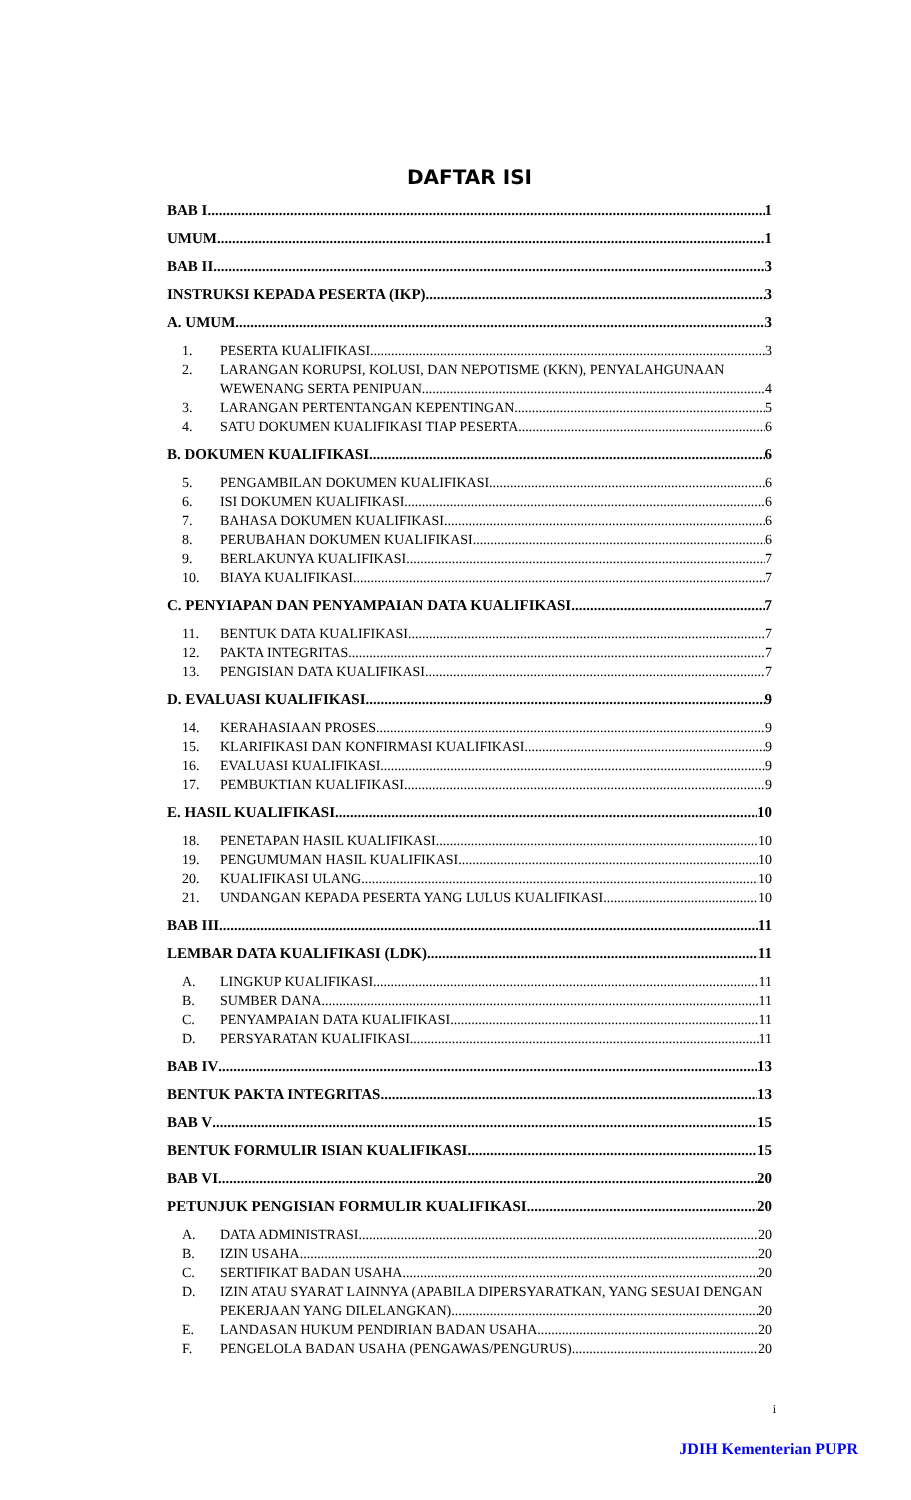DAFTAR ISI
BAB I 1
UMUM 1
BAB II 3
INSTRUKSI KEPADA PESERTA (IKP) 3
A. UMUM 3
1. PESERTA KUALIFIKASI 3
2. LARANGAN KORUPSI, KOLUSI, DAN NEPOTISME (KKN), PENYALAHGUNAAN
WEWENANG SERTA PENIPUAN 4
3. LARANGAN PERTENTANGAN KEPENTINGAN 5
4. SATU DOKUMEN KUALIFIKASI TIAP PESERTA 6
B. DOKUMEN KUALIFIKASI 6
5. PENGAMBILAN DOKUMEN KUALIFIKASI 6
6. ISI DOKUMEN KUALIFIKASI 6
7. BAHASA DOKUMEN KUALIFIKASI 6
8. PERUBAHAN DOKUMEN KUALIFIKASI 6
9. BERLAKUNYA KUALIFIKASI 7
10. BIAYA KUALIFIKASI 7
C. PENYIAPAN DAN PENYAMPAIAN DATA KUALIFIKASI 7
11. BENTUK DATA KUALIFIKASI 7
12. PAKTA INTEGRITAS 7
13. PENGISIAN DATA KUALIFIKASI 7
D. EVALUASI KUALIFIKASI 9
14. KERAHASIAAN PROSES 9
15. KLARIFIKASI DAN KONFIRMASI KUALIFIKASI 9
16. EVALUASI KUALIFIKASI 9
17. PEMBUKTIAN KUALIFIKASI 9
E. HASIL KUALIFIKASI 10
18. PENETAPAN HASIL KUALIFIKASI 10
19. PENGUMUMAN HASIL KUALIFIKASI 10
20. KUALIFIKASI ULANG 10
21. UNDANGAN KEPADA PESERTA YANG LULUS KUALIFIKASI 10
BAB III 11
LEMBAR DATA KUALIFIKASI (LDK) 11
A. LINGKUP KUALIFIKASI 11
B. SUMBER DANA 11
C. PENYAMPAIAN DATA KUALIFIKASI 11
D. PERSYARATAN KUALIFIKASI 11
BAB IV 13
BENTUK PAKTA INTEGRITAS 13
BAB V 15
BENTUK FORMULIR ISIAN KUALIFIKASI 15
BAB VI 20
PETUNJUK PENGISIAN FORMULIR KUALIFIKASI 20
A. DATA ADMINISTRASI 20
B. IZIN USAHA 20
C. SERTIFIKAT BADAN USAHA 20
D. IZIN ATAU SYARAT LAINNYA (APABILA DIPERSYARATKAN, YANG SESUAI DENGAN
PEKERJAAN YANG DILELANGKAN) 20
E. LANDASAN HUKUM PENDIRIAN BADAN USAHA 20
F. PENGELOLA BADAN USAHA (PENGAWAS/PENGURUS) 20
i
JDIH Kementerian PUPR